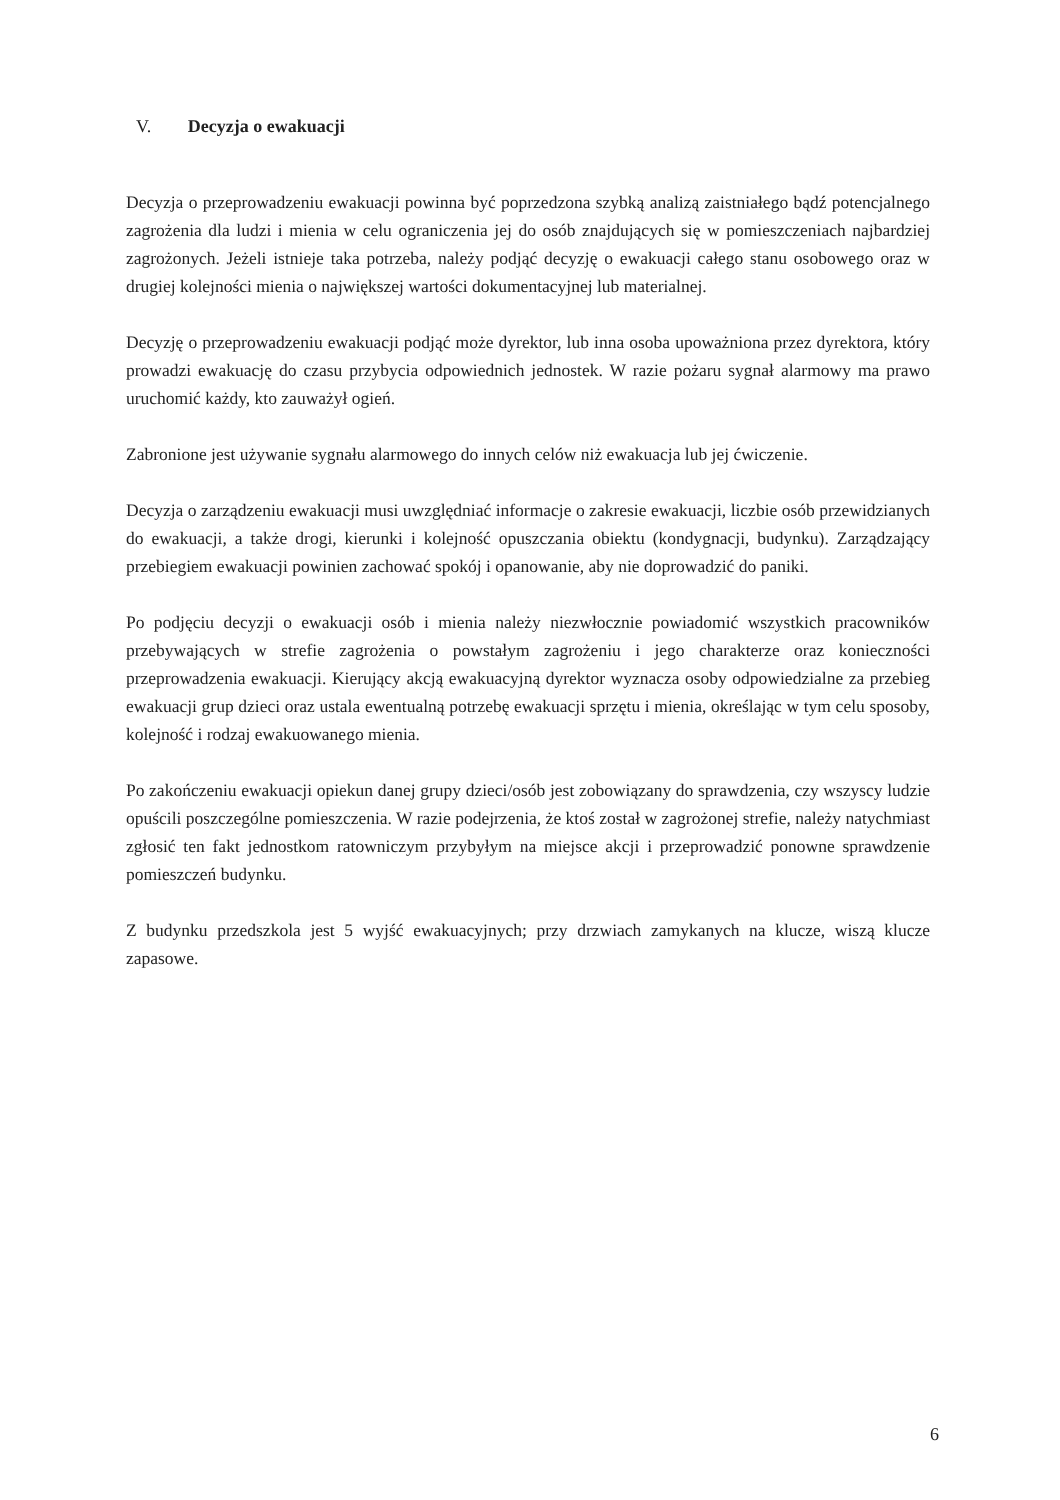V. Decyzja o ewakuacji
Decyzja o przeprowadzeniu ewakuacji powinna być poprzedzona szybką analizą zaistniałego bądź potencjalnego zagrożenia dla ludzi i mienia w celu ograniczenia jej do osób znajdujących się w pomieszczeniach najbardziej zagrożonych. Jeżeli istnieje taka potrzeba, należy podjąć decyzję o ewakuacji całego stanu osobowego oraz w drugiej kolejności mienia o największej wartości dokumentacyjnej lub materialnej.
Decyzję o przeprowadzeniu ewakuacji podjąć może dyrektor, lub inna osoba upoważniona przez dyrektora, który prowadzi ewakuację do czasu przybycia odpowiednich jednostek. W razie pożaru sygnał alarmowy ma prawo uruchomić każdy, kto zauważył ogień.
Zabronione jest używanie sygnału alarmowego do innych celów niż ewakuacja lub jej ćwiczenie.
Decyzja o zarządzeniu ewakuacji musi uwzględniać informacje o zakresie ewakuacji, liczbie osób przewidzianych do ewakuacji, a także drogi, kierunki i kolejność opuszczania obiektu (kondygnacji, budynku). Zarządzający przebiegiem ewakuacji powinien zachować spokój i opanowanie, aby nie doprowadzić do paniki.
Po podjęciu decyzji o ewakuacji osób i mienia należy niezwłocznie powiadomić wszystkich pracowników przebywających w strefie zagrożenia o powstałym zagrożeniu i jego charakterze oraz konieczności przeprowadzenia ewakuacji. Kierujący akcją ewakuacyjną dyrektor wyznacza osoby odpowiedzialne za przebieg ewakuacji grup dzieci oraz ustala ewentualną potrzebę ewakuacji sprzętu i mienia, określając w tym celu sposoby, kolejność i rodzaj ewakuowanego mienia.
Po zakończeniu ewakuacji opiekun danej grupy dzieci/osób jest zobowiązany do sprawdzenia, czy wszyscy ludzie opuścili poszczególne pomieszczenia. W razie podejrzenia, że ktoś został w zagrożonej strefie, należy natychmiast zgłosić ten fakt jednostkom ratowniczym przybyłym na miejsce akcji i przeprowadzić ponowne sprawdzenie pomieszczeń budynku.
Z budynku przedszkola jest 5 wyjść ewakuacyjnych; przy drzwiach zamykanych na klucze, wiszą klucze zapasowe.
6